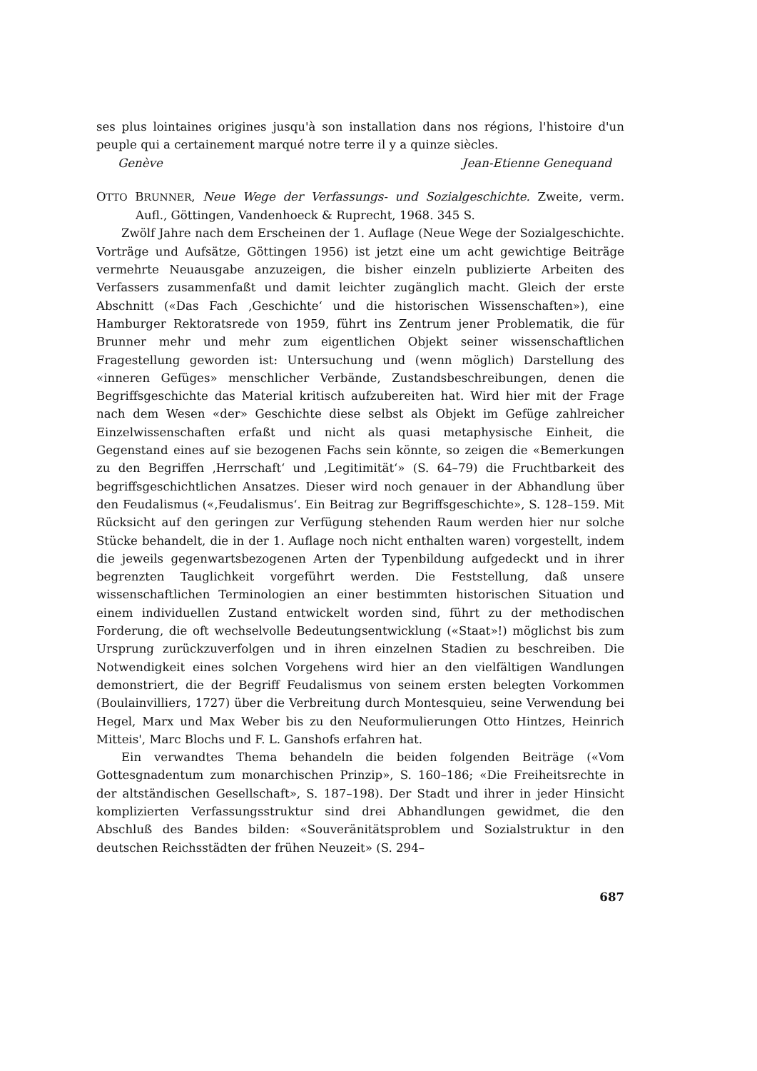ses plus lointaines origines jusqu'à son installation dans nos régions, l'histoire d'un peuple qui a certainement marqué notre terre il y a quinze siècles.
Genève Jean-Etienne Genequand
OTTO BRUNNER, Neue Wege der Verfassungs- und Sozialgeschichte. Zweite, verm. Aufl., Göttingen, Vandenhoeck & Ruprecht, 1968. 345 S.
Zwölf Jahre nach dem Erscheinen der 1. Auflage (Neue Wege der Sozialgeschichte. Vorträge und Aufsätze, Göttingen 1956) ist jetzt eine um acht gewichtige Beiträge vermehrte Neuausgabe anzuzeigen, die bisher einzeln publizierte Arbeiten des Verfassers zusammenfaßt und damit leichter zugänglich macht. Gleich der erste Abschnitt («Das Fach ‚Geschichte‘ und die historischen Wissenschaften»), eine Hamburger Rektoratsrede von 1959, führt ins Zentrum jener Problematik, die für Brunner mehr und mehr zum eigentlichen Objekt seiner wissenschaftlichen Fragestellung geworden ist: Untersuchung und (wenn möglich) Darstellung des «inneren Gefüges» menschlicher Verbände, Zustandsbeschreibungen, denen die Begriffsgeschichte das Material kritisch aufzubereiten hat. Wird hier mit der Frage nach dem Wesen «der» Geschichte diese selbst als Objekt im Gefüge zahlreicher Einzelwissenschaften erfaßt und nicht als quasi metaphysische Einheit, die Gegenstand eines auf sie bezogenen Fachs sein könnte, so zeigen die «Bemerkungen zu den Begriffen ‚Herrschaft‘ und ‚Legitimität‘» (S. 64–79) die Fruchtbarkeit des begriffsgeschichtlichen Ansatzes. Dieser wird noch genauer in der Abhandlung über den Feudalismus («‚Feudalismus‘. Ein Beitrag zur Begriffsgeschichte», S. 128–159. Mit Rücksicht auf den geringen zur Verfügung stehenden Raum werden hier nur solche Stücke behandelt, die in der 1. Auflage noch nicht enthalten waren) vorgestellt, indem die jeweils gegenwartsbezogenen Arten der Typenbildung aufgedeckt und in ihrer begrenzten Tauglichkeit vorgeführt werden. Die Feststellung, daß unsere wissenschaftlichen Terminologien an einer bestimmten historischen Situation und einem individuellen Zustand entwickelt worden sind, führt zu der methodischen Forderung, die oft wechselvolle Bedeutungsentwicklung («Staat»!) möglichst bis zum Ursprung zurückzuverfolgen und in ihren einzelnen Stadien zu beschreiben. Die Notwendigkeit eines solchen Vorgehens wird hier an den vielfältigen Wandlungen demonstriert, die der Begriff Feudalismus von seinem ersten belegten Vorkommen (Boulainvilliers, 1727) über die Verbreitung durch Montesquieu, seine Verwendung bei Hegel, Marx und Max Weber bis zu den Neuformulierungen Otto Hintzes, Heinrich Mitteis', Marc Blochs und F. L. Ganshofs erfahren hat.
Ein verwandtes Thema behandeln die beiden folgenden Beiträge («Vom Gottesgnadentum zum monarchischen Prinzip», S. 160–186; «Die Freiheitsrechte in der altständischen Gesellschaft», S. 187–198). Der Stadt und ihrer in jeder Hinsicht komplizierten Verfassungsstruktur sind drei Abhandlungen gewidmet, die den Abschluß des Bandes bilden: «Souveränitätsproblem und Sozialstruktur in den deutschen Reichsstädten der frühen Neuzeit» (S. 294–
687